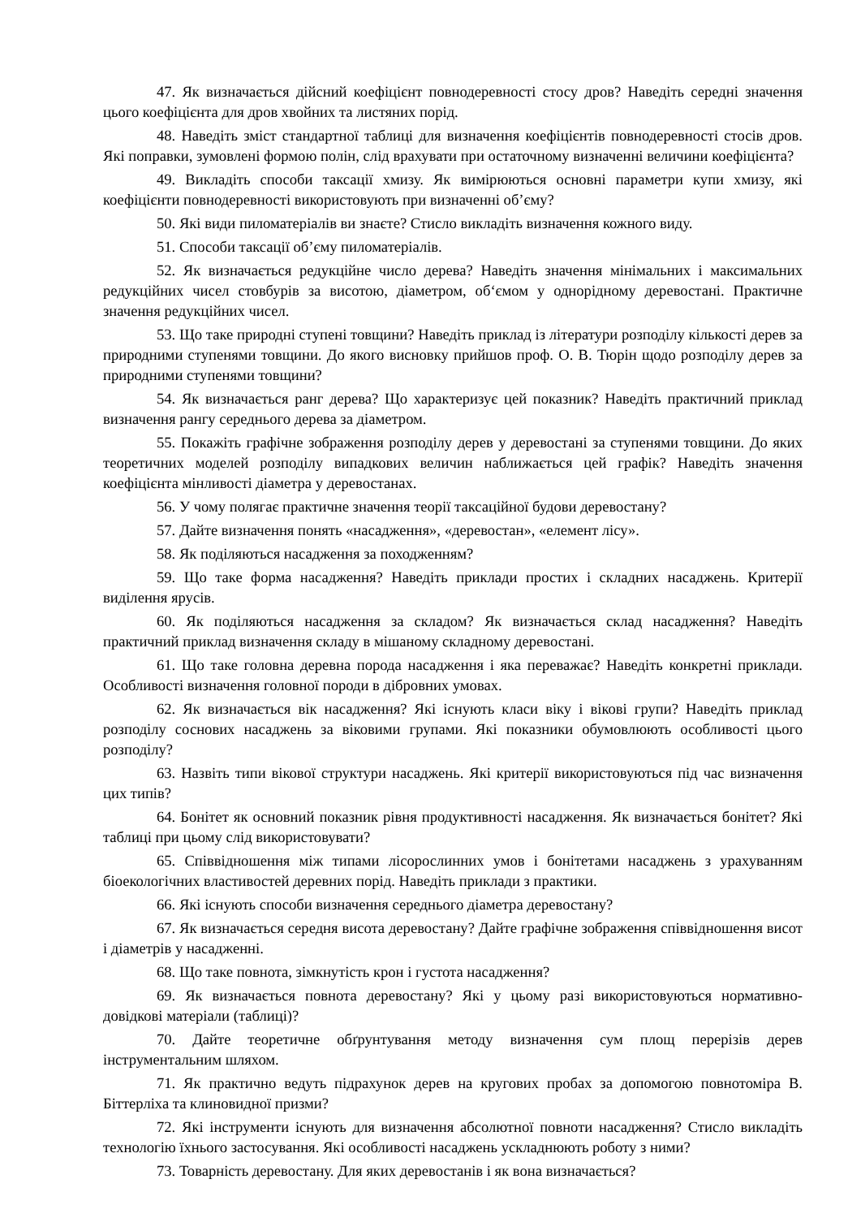47. Як визначається дійсний коефіцієнт повнодеревності стосу дров? Наведіть середні значення цього коефіцієнта для дров хвойних та листяних порід.
48. Наведіть зміст стандартної таблиці для визначення коефіцієнтів повнодеревності стосів дров. Які поправки, зумовлені формою полін, слід врахувати при остаточному визначенні величини коефіцієнта?
49. Викладіть способи таксації хмизу. Як вимірюються основні параметри купи хмизу, які коефіцієнти повнодеревності використовують при визначенні об’єму?
50. Які види пиломатеріалів ви знаєте? Стисло викладіть визначення кожного виду.
51. Способи таксації об’єму пиломатеріалів.
52. Як визначається редукційне число дерева? Наведіть значення мінімальних і максимальних редукційних чисел стовбурів за висотою, діаметром, об‘ємом у однорідному деревостані. Практичне значення редукційних чисел.
53. Що таке природні ступені товщини? Наведіть приклад із літератури розподілу кількості дерев за природними ступенями товщини. До якого висновку прийшов проф. О. В. Тюрін щодо розподілу дерев за природними ступенями товщини?
54. Як визначається ранг дерева? Що характеризує цей показник? Наведіть практичний приклад визначення рангу середнього дерева за діаметром.
55. Покажіть графічне зображення розподілу дерев у деревостані за ступенями товщини. До яких теоретичних моделей розподілу випадкових величин наближається цей графік? Наведіть значення коефіцієнта мінливості діаметра у деревостанах.
56. У чому полягає практичне значення теорії таксаційної будови деревостану?
57. Дайте визначення понять «насадження», «деревостан», «елемент лісу».
58. Як поділяються насадження за походженням?
59. Що таке форма насадження? Наведіть приклади простих і складних насаджень. Критерії виділення ярусів.
60. Як поділяються насадження за складом? Як визначається склад насадження? Наведіть практичний приклад визначення складу в мішаному складному деревостані.
61. Що таке головна деревна порода насадження і яка переважає? Наведіть конкретні приклади. Особливості визначення головної породи в дібровних умовах.
62. Як визначається вік насадження? Які існують класи віку і вікові групи? Наведіть приклад розподілу соснових насаджень за віковими групами. Які показники обумовлюють особливості цього розподілу?
63. Назвіть типи вікової структури насаджень. Які критерії використовуються під час визначення цих типів?
64. Бонітет як основний показник рівня продуктивності насадження. Як визначається бонітет? Які таблиці при цьому слід використовувати?
65. Співвідношення між типами лісорослинних умов і бонітетами насаджень з урахуванням біоекологічних властивостей деревних порід. Наведіть приклади з практики.
66. Які існують способи визначення середнього діаметра деревостану?
67. Як визначається середня висота деревостану? Дайте графічне зображення співвідношення висот і діаметрів у насадженні.
68. Що таке повнота, зімкнутість крон і густота насадження?
69. Як визначається повнота деревостану? Які у цьому разі використовуються нормативно-довідкові матеріали (таблиці)?
70. Дайте теоретичне обґрунтування методу визначення сум площ перерізів дерев інструментальним шляхом.
71. Як практично ведуть підрахунок дерев на кругових пробах за допомогою повнотоміра В. Біттерліха та клиновидної призми?
72. Які інструменти існують для визначення абсолютної повноти насадження? Стисло викладіть технологію їхнього застосування. Які особливості насаджень ускладнюють роботу з ними?
73. Товарність деревостану. Для яких деревостанів і як вона визначається?